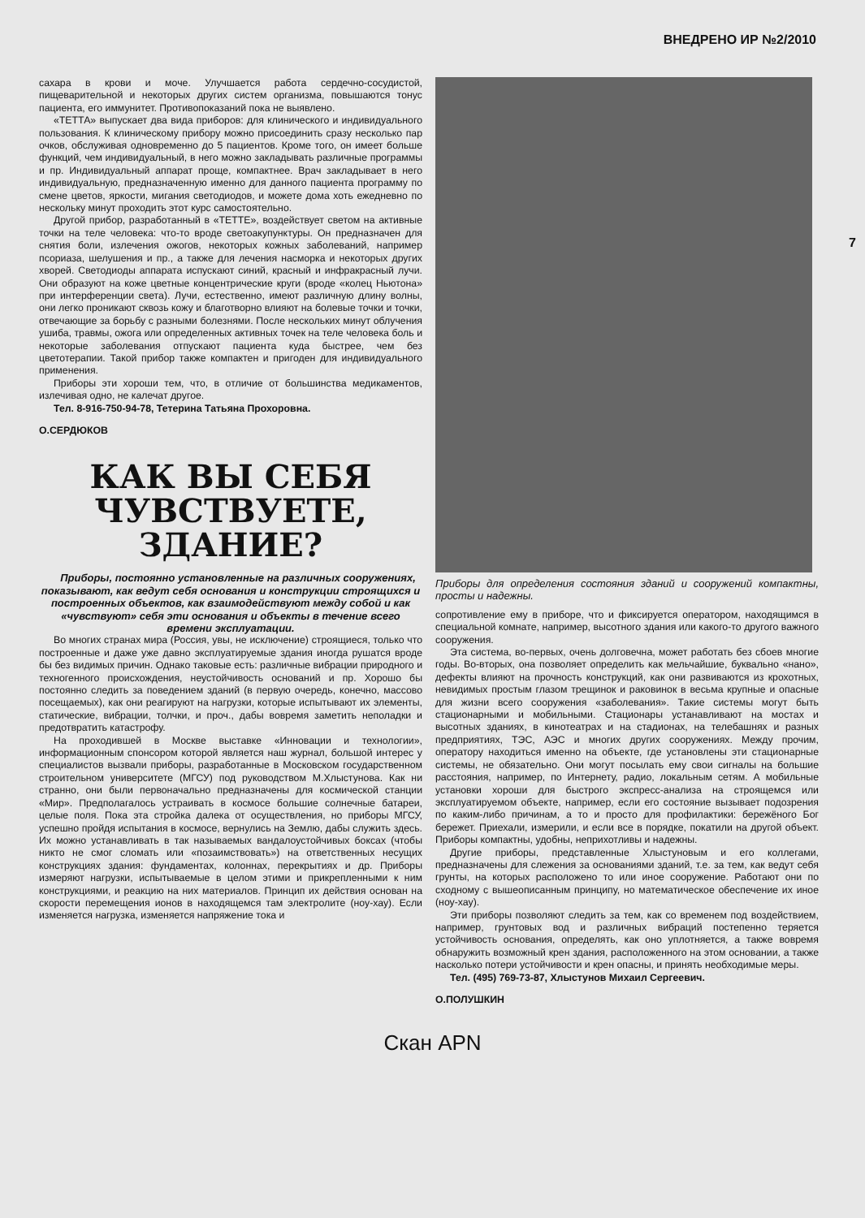ВНЕДРЕНО ИР №2/2010
сахара в крови и моче. Улучшается работа сердечно-сосудистой, пищеварительной и некоторых других систем организма, повышаются тонус пациента, его иммунитет. Противопоказаний пока не выявлено.
«ТЕТТА» выпускает два вида приборов: для клинического и индивидуального пользования. К клиническому прибору можно присоединить сразу несколько пар очков, обслуживая одновременно до 5 пациентов. Кроме того, он имеет больше функций, чем индивидуальный, в него можно закладывать различные программы и пр. Индивидуальный аппарат проще, компактнее. Врач закладывает в него индивидуальную, предназначенную именно для данного пациента программу по смене цветов, яркости, мигания светодиодов, и можете дома хоть ежедневно по нескольку минут проходить этот курс самостоятельно.
Другой прибор, разработанный в «ТЕТТЕ», воздействует светом на активные точки на теле человека: что-то вроде светоакупунктуры. Он предназначен для снятия боли, излечения ожогов, некоторых кожных заболеваний, например псориаза, шелушения и пр., а также для лечения насморка и некоторых других хворей. Светодиоды аппарата испускают синий, красный и инфракрасный лучи. Они образуют на коже цветные концентрические круги (вроде «колец Ньютона» при интерференции света). Лучи, естественно, имеют различную длину волны, они легко проникают сквозь кожу и благотворно влияют на болевые точки и точки, отвечающие за борьбу с разными болезнями. После нескольких минут облучения ушиба, травмы, ожога или определенных активных точек на теле человека боль и некоторые заболевания отпускают пациента куда быстрее, чем без цветотерапии. Такой прибор также компактен и пригоден для индивидуального применения.
Приборы эти хороши тем, что, в отличие от большинства медикаментов, излечивая одно, не калечат другое.
Тел. 8-916-750-94-78, Тетерина Татьяна Прохоровна.
О.СЕРДЮКОВ
КАК ВЫ СЕБЯ ЧУВСТВУЕТЕ, ЗДАНИЕ?
Приборы, постоянно установленные на различных сооружениях, показывают, как ведут себя основания и конструкции строящихся и построенных объектов, как взаимодействуют между собой и как «чувствуют» себя эти основания и объекты в течение всего времени эксплуатации.
Во многих странах мира (Россия, увы, не исключение) строящиеся, только что построенные и даже уже давно эксплуатируемые здания иногда рушатся вроде бы без видимых причин. Однако таковые есть: различные вибрации природного и техногенного происхождения, неустойчивость оснований и пр. Хорошо бы постоянно следить за поведением зданий (в первую очередь, конечно, массово посещаемых), как они реагируют на нагрузки, которые испытывают их элементы, статические, вибрации, толчки, и проч., дабы вовремя заметить неполадки и предотвратить катастрофу.
На проходившей в Москве выставке «Инновации и технологии», информационным спонсором которой является наш журнал, большой интерес у специалистов вызвали приборы, разработанные в Московском государственном строительном университете (МГСУ) под руководством М.Хлыстунова. Как ни странно, они были первоначально предназначены для космической станции «Мир». Предполагалось устраивать в космосе большие солнечные батареи, целые поля. Пока эта стройка далека от осуществления, но приборы МГСУ, успешно пройдя испытания в космосе, вернулись на Землю, дабы служить здесь. Их можно устанавливать в так называемых вандалоустойчивых боксах (чтобы никто не смог сломать или «позаимствовать») на ответственных несущих конструкциях здания: фундаментах, колоннах, перекрытиях и др. Приборы измеряют нагрузки, испытываемые в целом этими и прикрепленными к ним конструкциями, и реакцию на них материалов. Принцип их действия основан на скорости перемещения ионов в находящемся там электролите (ноу-хау). Если изменяется нагрузка, изменяется напряжение тока и
Приборы для определения состояния зданий и сооружений компактны, просты и надежны.
сопротивление ему в приборе, что и фиксируется оператором, находящимся в специальной комнате, например, высотного здания или какого-то другого важного сооружения.
Эта система, во-первых, очень долговечна, может работать без сбоев многие годы. Во-вторых, она позволяет определить как мельчайшие, буквально «нано», дефекты влияют на прочность конструкций, как они развиваются из крохотных, невидимых простым глазом трещинок и раковинок в весьма крупные и опасные для жизни всего сооружения «заболевания». Такие системы могут быть стационарными и мобильными. Стационары устанавливают на мостах и высотных зданиях, в кинотеатрах и на стадионах, на телебашнях и разных предприятиях, ТЭС, АЭС и многих других сооружениях. Между прочим, оператору находиться именно на объекте, где установлены эти стационарные системы, не обязательно. Они могут посылать ему свои сигналы на большие расстояния, например, по Интернету, радио, локальным сетям. А мобильные установки хороши для быстрого экспресс-анализа на строящемся или эксплуатируемом объекте, например, если его состояние вызывает подозрения по каким-либо причинам, а то и просто для профилактики: бережёного Бог бережет. Приехали, измерили, и если все в порядке, покатили на другой объект. Приборы компактны, удобны, неприхотливы и надежны.
Другие приборы, представленные Хлыстуновым и его коллегами, предназначены для слежения за основаниями зданий, т.е. за тем, как ведут себя грунты, на которых расположено то или иное сооружение. Работают они по сходному с вышеописанным принципу, но математическое обеспечение их иное (ноу-хау).
Эти приборы позволяют следить за тем, как со временем под воздействием, например, грунтовых вод и различных вибраций постепенно теряется устойчивость основания, определять, как оно уплотняется, а также вовремя обнаружить возможный крен здания, расположенного на этом основании, а также насколько потери устойчивости и крен опасны, и принять необходимые меры.
Тел. (495) 769-73-87, Хлыстунов Михаил Сергеевич.
О.ПОЛУШКИН
7
Скан APN